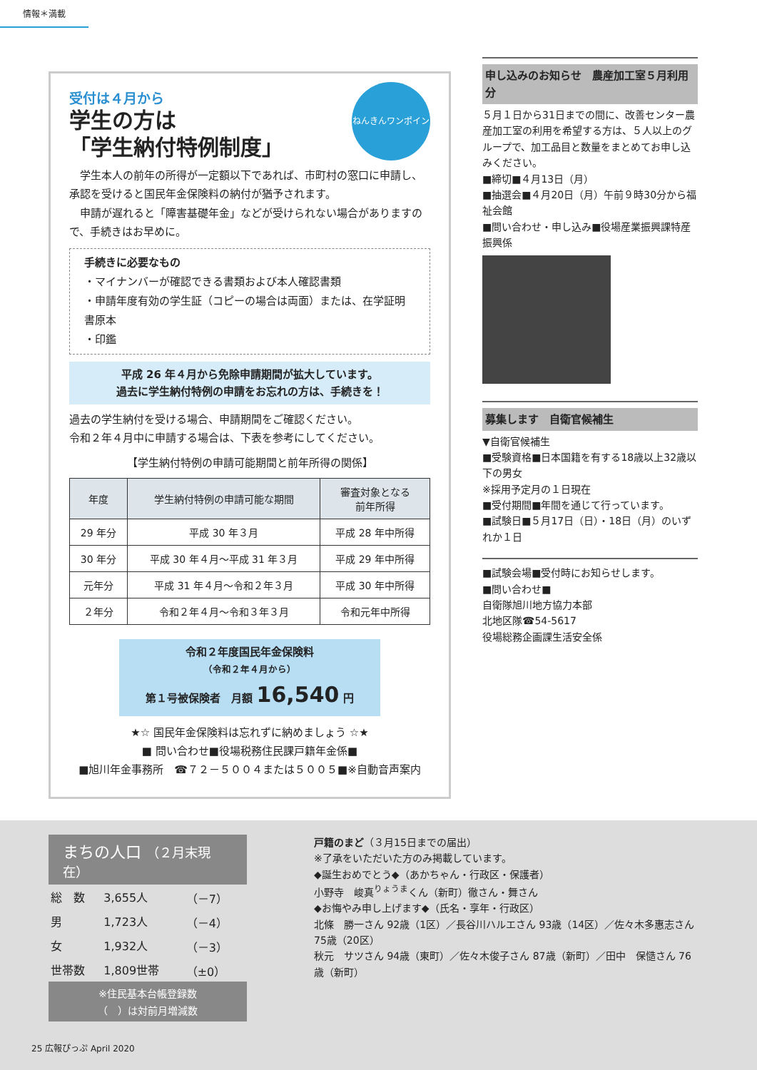情報＊満載
受付は４月から
学生の方は
「学生納付特例制度」
ねんきんワンポイント
　学生本人の前年の所得が一定額以下であれば、市町村の窓口に申請し、承認を受けると国民年金保険料の納付が猶予されます。
　申請が遅れると「障害基礎年金」などが受けられない場合がありますので、手続きはお早めに。
手続きに必要なもの
・マイナンバーが確認できる書類および本人確認書類
・申請年度有効の学生証（コピーの場合は両面）または、在学証明書原本
・印鑑
平成 26 年４月から免除申請期間が拡大しています。
過去に学生納付特例の申請をお忘れの方は、手続きを！
過去の学生納付を受ける場合、申請期間をご確認ください。
令和２年４月中に申請する場合は、下表を参考にしてください。
【学生納付特例の申請可能期間と前年所得の関係】
| 年度 | 学生納付特例の申請可能な期間 | 審査対象となる 前年所得 |
| --- | --- | --- |
| 29 年分 | 平成 30 年３月 | 平成 28 年中所得 |
| 30 年分 | 平成 30 年４月～平成 31 年３月 | 平成 29 年中所得 |
| 元年分 | 平成 31 年４月～令和２年３月 | 平成 30 年中所得 |
| ２年分 | 令和２年４月～令和３年３月 | 令和元年中所得 |
令和２年度国民年金保険料
（令和２年４月から）
第１号被保険者　月額 16,540 円
★☆ 国民年金保険料は忘れずに納めましょう ☆★
■ 問い合わせ■役場税務住民課戸籍年金係■
■旭川年金事務所　☎７２－５００４または５００５■※自動音声案内
申し込みのお知らせ　農産加工室５月利用分
５月１日から31日までの間に、改善センター農産加工室の利用を希望する方は、５人以上のグループで、加工品目と数量をまとめてお申し込みください。
■締切■４月13日（月）
■抽選会■４月20日（月）午前９時30分から福祉会館
■問い合わせ・申し込み■役場産業振興課特産振興係
募集します　自衛官候補生
▼自衛官候補生
■受験資格■日本国籍を有する18歳以上32歳以下の男女
※採用予定月の１日現在
■受付期間■年間を通じて行っています。
■試験日■５月17日（日）・18日（月）のいずれか１日
■試験会場■受付時にお知らせします。
■問い合わせ■
自衛隊旭川地方協力本部
北地区隊☎54-5617
役場総務企画課生活安全係
まちの人口 （２月末現在）
| 総 数 | 3,655人 | （－7） |
| 男 | 1,723人 | （－4） |
| 女 | 1,932人 | （－3） |
| 世帯数 | 1,809世帯 | （±0） |
※住民基本台帳登録数
（　）は対前月増減数
戸籍のまど（３月15日までの届出）
※了承をいただいた方のみ掲載しています。
◆誕生おめでとう◆（あかちゃん・行政区・保護者）
小野寺　峻真<sup>りょうま</sup>くん（新町）徹さん・舞さん
◆お悔やみ申し上げます◆（氏名・享年・行政区）
北條　勝一さん 92歳（1区）／長谷川ハルエさん 93歳（14区）／佐々木多惠志さん 75歳（20区）
秋元　サツさん 94歳（東町）／佐々木俊子さん 87歳（新町）／田中　保慥さん 76歳（新町）
25 広報ぴっぷ April 2020